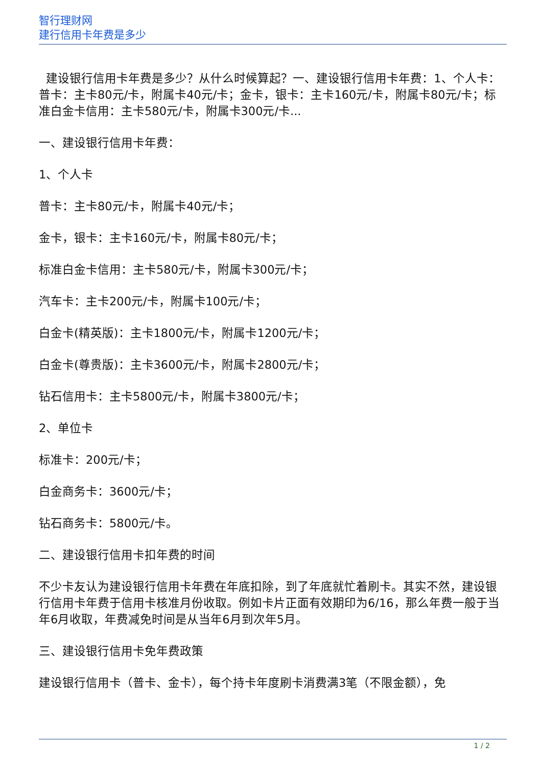智行理财网
建行信用卡年费是多少
建设银行信用卡年费是多少？从什么时候算起？一、建设银行信用卡年费：1、个人卡：普卡：主卡80元/卡，附属卡40元/卡；金卡，银卡：主卡160元/卡，附属卡80元/卡；标准白金卡信用：主卡580元/卡，附属卡300元/卡...
一、建设银行信用卡年费：
1、个人卡
普卡：主卡80元/卡，附属卡40元/卡；
金卡，银卡：主卡160元/卡，附属卡80元/卡；
标准白金卡信用：主卡580元/卡，附属卡300元/卡；
汽车卡：主卡200元/卡，附属卡100元/卡；
白金卡(精英版)：主卡1800元/卡，附属卡1200元/卡；
白金卡(尊贵版)：主卡3600元/卡，附属卡2800元/卡；
钻石信用卡：主卡5800元/卡，附属卡3800元/卡；
2、单位卡
标准卡：200元/卡；
白金商务卡：3600元/卡；
钻石商务卡：5800元/卡。
二、建设银行信用卡扣年费的时间
不少卡友认为建设银行信用卡年费在年底扣除，到了年底就忙着刷卡。其实不然，建设银行信用卡年费于信用卡核准月份收取。例如卡片正面有效期印为6/16，那么年费一般于当年6月收取，年费减免时间是从当年6月到次年5月。
三、建设银行信用卡免年费政策
建设银行信用卡（普卡、金卡），每个持卡年度刷卡消费满3笔（不限金额），免
1 / 2